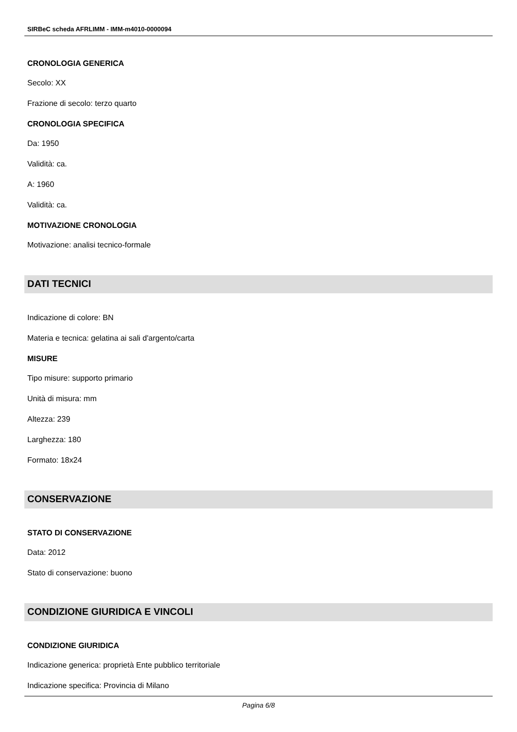SIRBeC scheda AFRLIMM - IMM-m4010-0000094
CRONOLOGIA GENERICA
Secolo: XX
Frazione di secolo: terzo quarto
CRONOLOGIA SPECIFICA
Da: 1950
Validità: ca.
A: 1960
Validità: ca.
MOTIVAZIONE CRONOLOGIA
Motivazione: analisi tecnico-formale
DATI TECNICI
Indicazione di colore: BN
Materia e tecnica: gelatina ai sali d'argento/carta
MISURE
Tipo misure: supporto primario
Unità di misura: mm
Altezza: 239
Larghezza: 180
Formato: 18x24
CONSERVAZIONE
STATO DI CONSERVAZIONE
Data: 2012
Stato di conservazione: buono
CONDIZIONE GIURIDICA E VINCOLI
CONDIZIONE GIURIDICA
Indicazione generica: proprietà Ente pubblico territoriale
Indicazione specifica: Provincia di Milano
Pagina 6/8